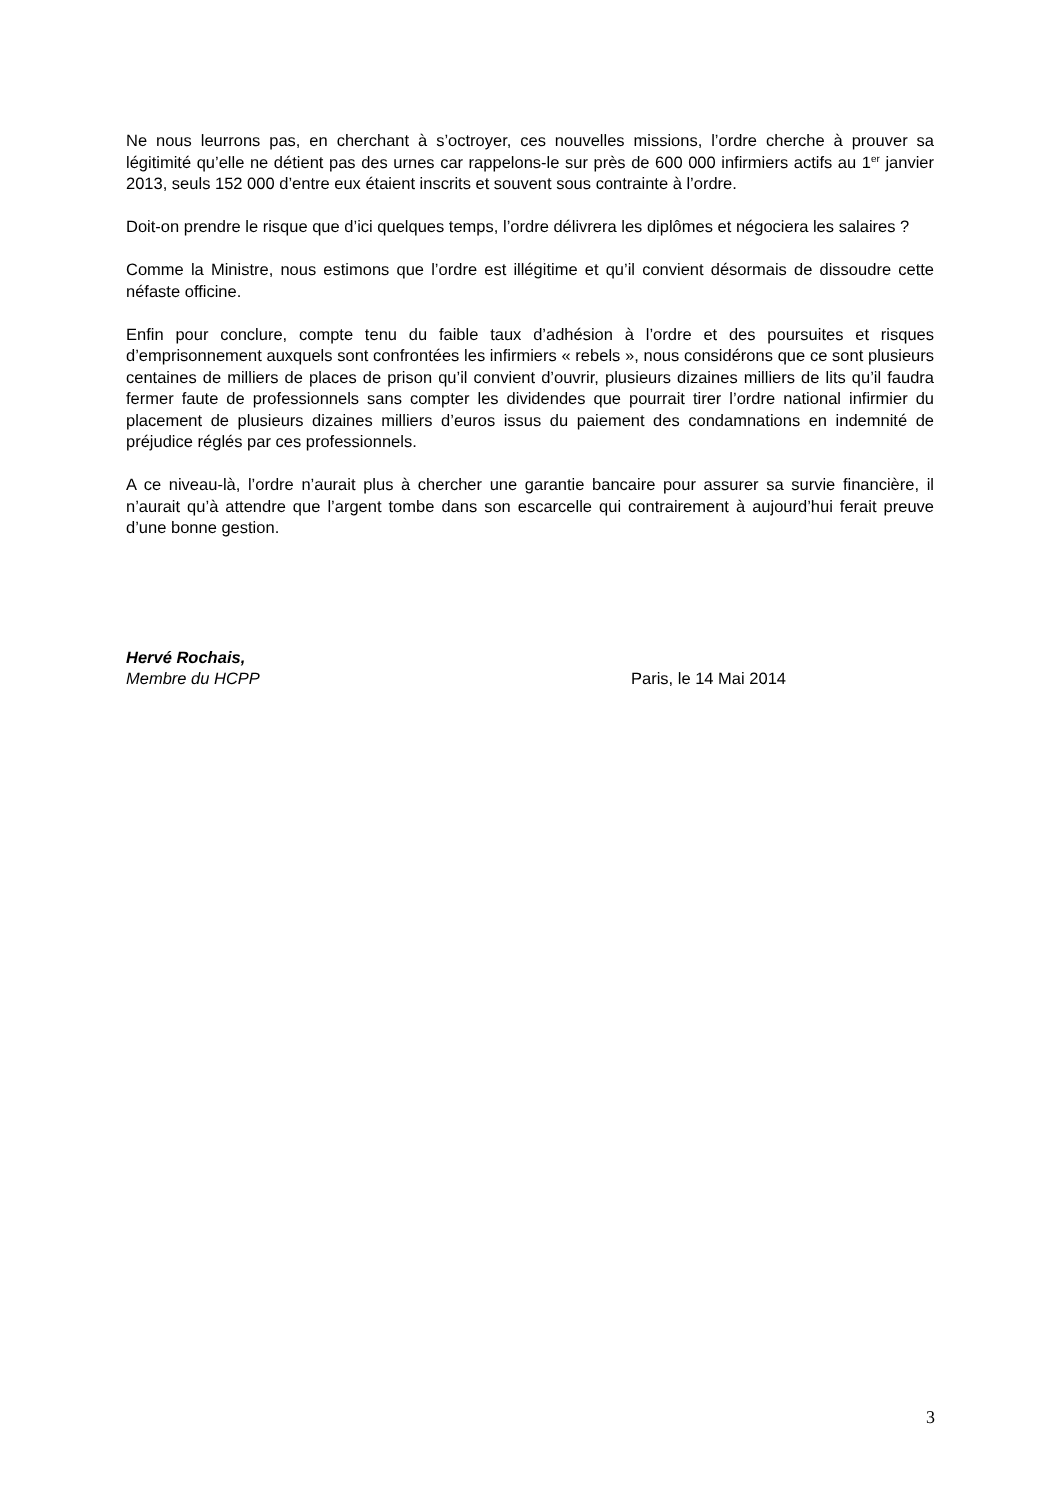Ne nous leurrons pas, en cherchant à s’octroyer, ces nouvelles missions, l’ordre cherche à prouver sa légitimité qu’elle ne détient pas des urnes car rappelons-le sur près de 600 000 infirmiers actifs au 1<sup>er</sup> janvier 2013, seuls 152 000 d’entre eux étaient inscrits et souvent sous contrainte à l’ordre.
Doit-on prendre le risque que d’ici quelques temps, l’ordre délivrera les diplômes et négociera les salaires ?
Comme la Ministre, nous estimons que l’ordre est illégitime et qu’il convient désormais de dissoudre cette néfaste officine.
Enfin pour conclure, compte tenu du faible taux d’adhésion à l’ordre et des poursuites et risques d’emprisonnement auxquels sont confrontées les infirmiers « rebels », nous considérons que ce sont plusieurs centaines de milliers de places de prison qu’il convient d’ouvrir, plusieurs dizaines milliers de lits qu’il faudra fermer faute de professionnels sans compter les dividendes que pourrait tirer l’ordre national infirmier du placement de plusieurs dizaines milliers d’euros issus du paiement des condamnations en indemnité de préjudice réglés par ces professionnels.
A ce niveau-là, l’ordre n’aurait plus à chercher une garantie bancaire pour assurer sa survie financière, il n’aurait qu’à attendre que l’argent tombe dans son escarcelle qui contrairement à aujourd’hui ferait preuve d’une bonne gestion.
Hervé Rochais,
Membre du HCPP Paris, le 14 Mai 2014
3